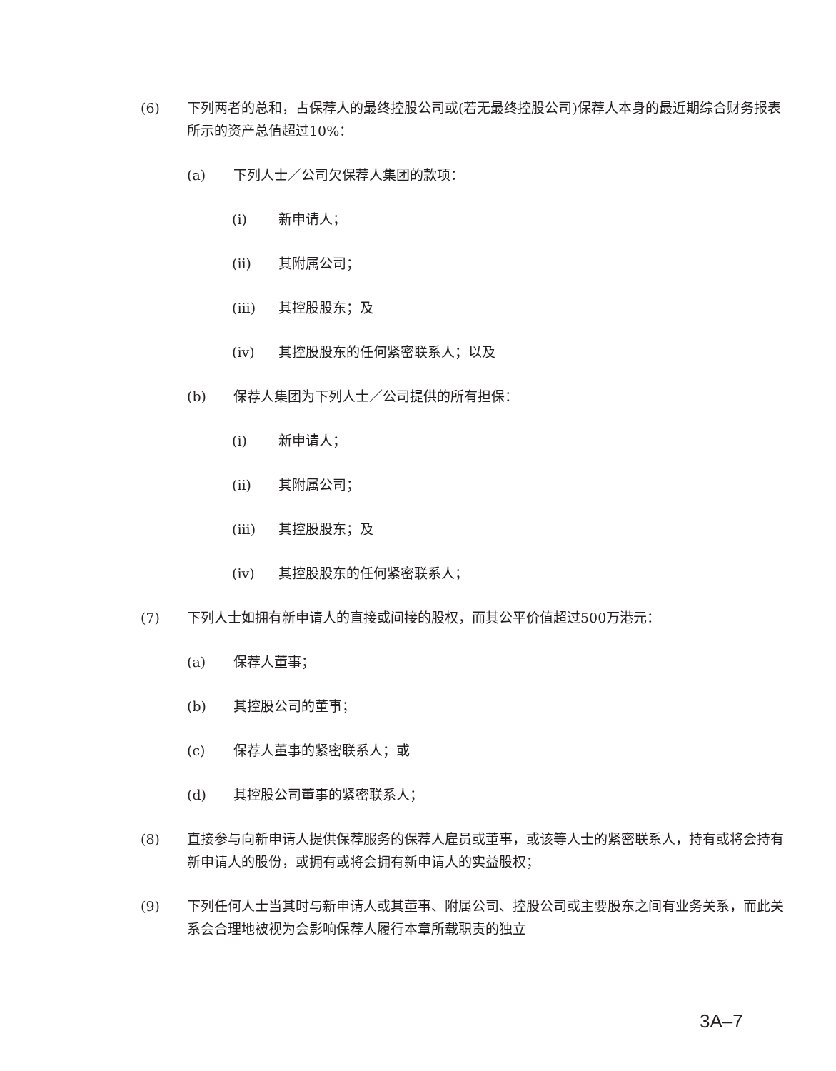(6) 下列两者的总和，占保荐人的最终控股公司或(若无最终控股公司)保荐人本身的最近期综合财务报表所示的资产总值超过10%：
(a) 下列人士／公司欠保荐人集团的款项：
(i) 新申请人；
(ii) 其附属公司；
(iii) 其控股股东；及
(iv) 其控股股东的任何紧密联系人；以及
(b) 保荐人集团为下列人士／公司提供的所有担保：
(i) 新申请人；
(ii) 其附属公司；
(iii) 其控股股东；及
(iv) 其控股股东的任何紧密联系人；
(7) 下列人士如拥有新申请人的直接或间接的股权，而其公平价值超过500万港元：
(a) 保荐人董事；
(b) 其控股公司的董事；
(c) 保荐人董事的紧密联系人；或
(d) 其控股公司董事的紧密联系人；
(8) 直接参与向新申请人提供保荐服务的保荐人雇员或董事，或该等人士的紧密联系人，持有或将会持有新申请人的股份，或拥有或将会拥有新申请人的实益股权；
(9) 下列任何人士当其时与新申请人或其董事、附属公司、控股公司或主要股东之间有业务关系，而此关系会合理地被视为会影响保荐人履行本章所载职责的独立
3A–7